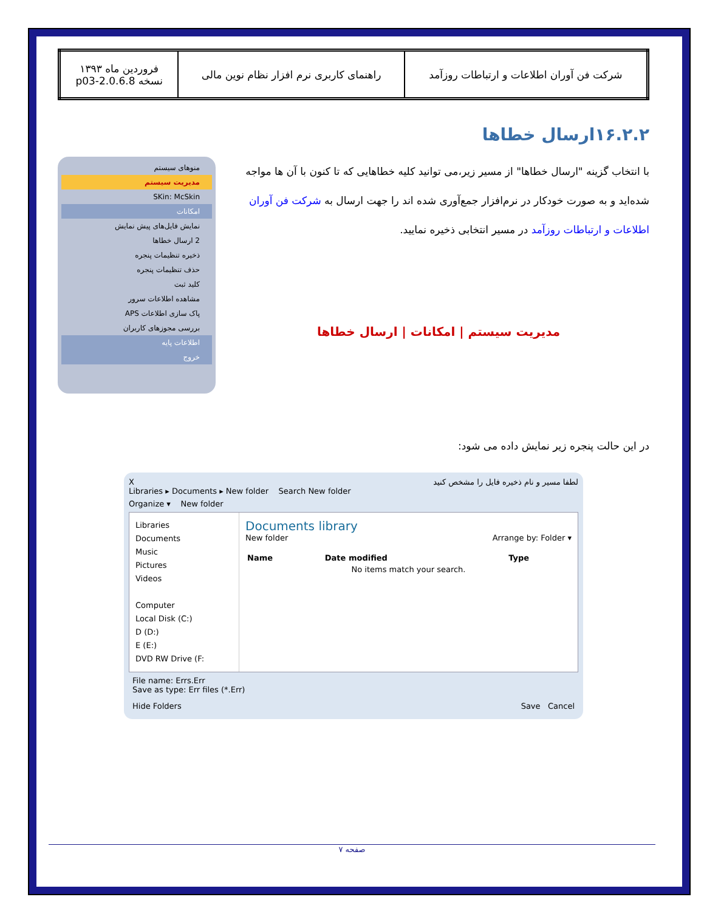| شرکت فن آوران اطلاعات و ارتباطات روزآمد | راهنمای کاربری نرم افزار نظام نوین مالی | فروردین ماه ۱۳۹۳ نسخه 2.0.6.8-p03 |
۱۶.۲.۲ارسال خطاها
با انتخاب گزینه "ارسال خطاها" از مسیر زیر،می توانید کلیه خطاهایی که تا کنون با آن ها مواجه شده‌اید و به صورت خودکار در نرم‌افزار جمع‌آوری شده اند را جهت ارسال به شرکت فن آوران اطلاعات و ارتباطات روزآمد در مسیر انتخابی ذخیره نمایید.
مدیریت سیستم | امکانات | ارسال خطاها
در این حالت پنجره زیر نمایش داده می شود:
منوهای سیستم
مدیریت سیستم
SKin: McSkin
امکانات
نمایش فایل‌های پیش نمایش
2 ارسال خطاها
ذخیره تنظیمات پنجره
حذف تنظیمات پنجره
کلید ثبت
مشاهده اطلاعات سرور
پاک سازی اطلاعات APS
بررسی مجوزهای کاربران
اطلاعات پایه
خروج
لطفا مسیر و نام ذخیره فایل را مشخص کنید X
Libraries ▸ Documents ▸ New folder Search New folder
Organize ▾ New folder
Libraries
Documents
Music
Pictures
Videos
Computer
Local Disk (C:)
D (D:)
E (E:)
DVD RW Drive (F:
Documents library
New folder Arrange by: Folder ▾
| Name | Date modified | Type |
| --- | --- | --- |
| No items match your search. | | |
File name: Errs.Err
Save as type: Err files (*.Err)
Hide Folders Save Cancel
صفحه ۷